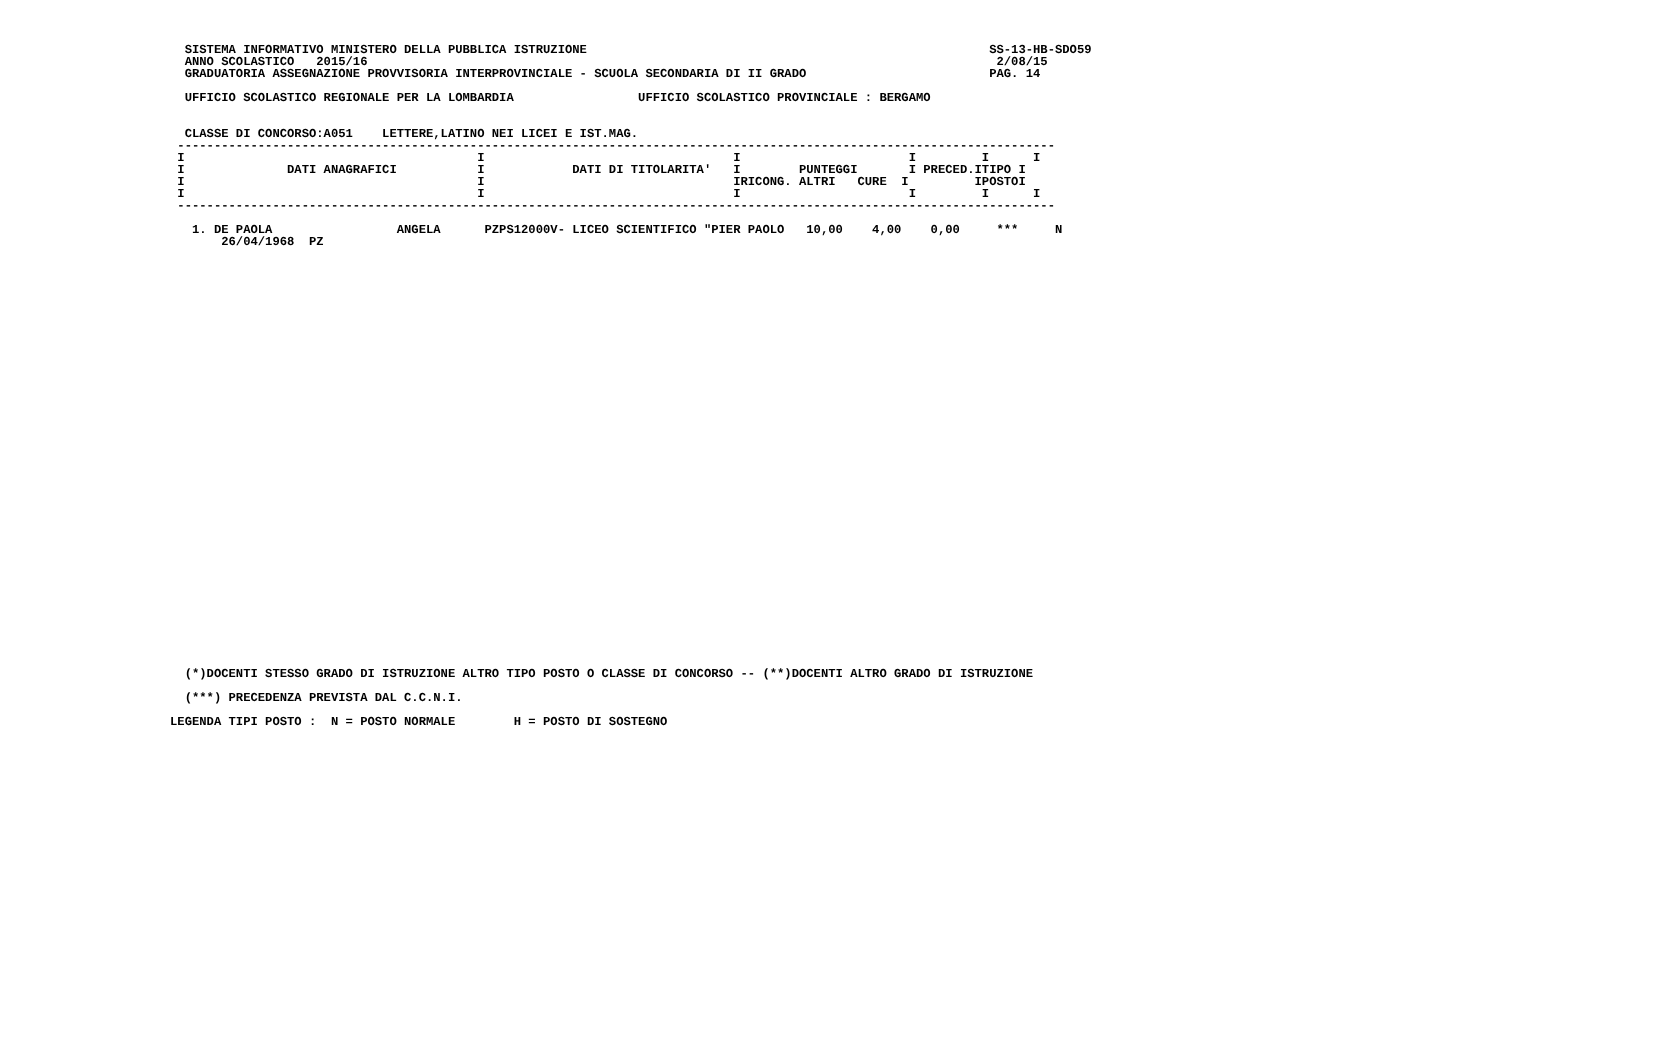SISTEMA INFORMATIVO MINISTERO DELLA PUBBLICA ISTRUZIONE                                                       SS-13-HB-SDO59
  ANNO SCOLASTICO   2015/16                                                                                      2/08/15
  GRADUATORIA ASSEGNAZIONE PROVVISORIA INTERPROVINCIALE - SCUOLA SECONDARIA DI II GRADO                         PAG. 14

  UFFICIO SCOLASTICO REGIONALE PER LA LOMBARDIA                 UFFICIO SCOLASTICO PROVINCIALE : BERGAMO


  CLASSE DI CONCORSO:A051    LETTERE,LATINO NEI LICEI E IST.MAG.
 ------------------------------------------------------------------------------------------------------------------------
 I                                        I                                  I                       I         I      I
 I              DATI ANAGRAFICI           I            DATI DI TITOLARITA'   I        PUNTEGGI       I PRECED.ITIPO I
 I                                        I                                  IRICONG. ALTRI   CURE  I         IPOSTOI
 I                                        I                                  I                       I         I      I
 ------------------------------------------------------------------------------------------------------------------------

   1. DE PAOLA                 ANGELA      PZPS12000V- LICEO SCIENTIFICO "PIER PAOLO   10,00    4,00    0,00     ***     N
       26/04/1968  PZ



































  (*)DOCENTI STESSO GRADO DI ISTRUZIONE ALTRO TIPO POSTO O CLASSE DI CONCORSO -- (**)DOCENTI ALTRO GRADO DI ISTRUZIONE

  (***) PRECEDENZA PREVISTA DAL C.C.N.I.

LEGENDA TIPI POSTO :  N = POSTO NORMALE        H = POSTO DI SOSTEGNO